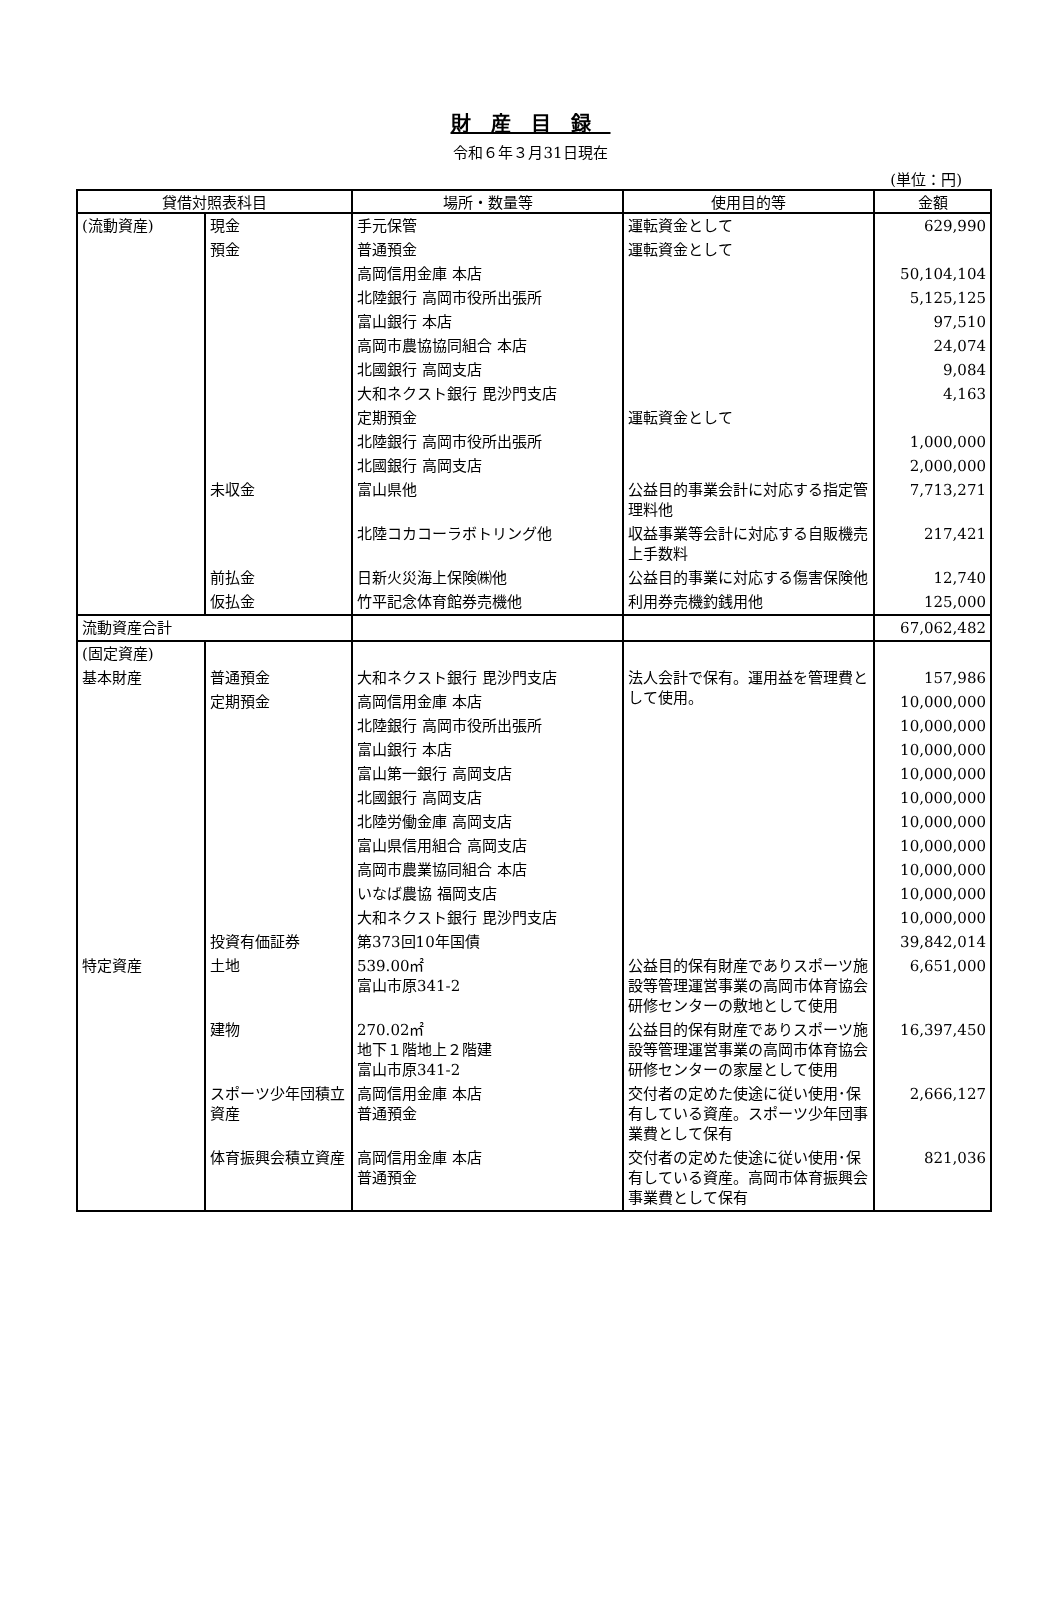財産目録
令和６年３月31日現在
(単位：円)
| 貸借対照表科目 | | 場所・数量等 | 使用目的等 | 金額 |
| --- | --- | --- | --- | --- |
| (流動資産) | 現金 | 手元保管 | 運転資金として | 629,990 |
| | 預金 | 普通預金 | 運転資金として | |
| | | 高岡信用金庫 本店 | | 50,104,104 |
| | | 北陸銀行 高岡市役所出張所 | | 5,125,125 |
| | | 富山銀行 本店 | | 97,510 |
| | | 高岡市農協協同組合 本店 | | 24,074 |
| | | 北國銀行 高岡支店 | | 9,084 |
| | | 大和ネクスト銀行 毘沙門支店 | | 4,163 |
| | | 定期預金 | 運転資金として | |
| | | 北陸銀行 高岡市役所出張所 | | 1,000,000 |
| | | 北國銀行 高岡支店 | | 2,000,000 |
| | 未収金 | 富山県他 | 公益目的事業会計に対応する指定管理料他 | 7,713,271 |
| | | 北陸コカコーラボトリング他 | 収益事業等会計に対応する自販機売上手数料 | 217,421 |
| | 前払金 | 日新火災海上保険㈱他 | 公益目的事業に対応する傷害保険他 | 12,740 |
| | 仮払金 | 竹平記念体育館券売機他 | 利用券売機釣銭用他 | 125,000 |
| 流動資産合計 | | | | 67,062,482 |
| (固定資産) | | | | |
| 基本財産 | 普通預金 | 大和ネクスト銀行 毘沙門支店 | 法人会計で保有。運用益を管理費として使用。 | 157,986 |
| | 定期預金 | 高岡信用金庫 本店 | | 10,000,000 |
| | | 北陸銀行 高岡市役所出張所 | | 10,000,000 |
| | | 富山銀行 本店 | | 10,000,000 |
| | | 富山第一銀行 高岡支店 | | 10,000,000 |
| | | 北國銀行 高岡支店 | | 10,000,000 |
| | | 北陸労働金庫 高岡支店 | | 10,000,000 |
| | | 富山県信用組合 高岡支店 | | 10,000,000 |
| | | 高岡市農業協同組合 本店 | | 10,000,000 |
| | | いなば農協 福岡支店 | | 10,000,000 |
| | | 大和ネクスト銀行 毘沙門支店 | | 10,000,000 |
| | 投資有価証券 | 第373回10年国債 | | 39,842,014 |
| 特定資産 | 土地 | 539.00㎡ 富山市原341-2 | 公益目的保有財産でありスポーツ施設等管理運営事業の高岡市体育協会研修センターの敷地として使用 | 6,651,000 |
| | 建物 | 270.02㎡ 地下１階地上２階建 富山市原341-2 | 公益目的保有財産でありスポーツ施設等管理運営事業の高岡市体育協会研修センターの家屋として使用 | 16,397,450 |
| | スポーツ少年団積立資産 | 高岡信用金庫 本店 普通預金 | 交付者の定めた使途に従い使用･保有している資産。スポーツ少年団事業費として保有 | 2,666,127 |
| | 体育振興会積立資産 | 高岡信用金庫 本店 普通預金 | 交付者の定めた使途に従い使用･保有している資産。高岡市体育振興会事業費として保有 | 821,036 |